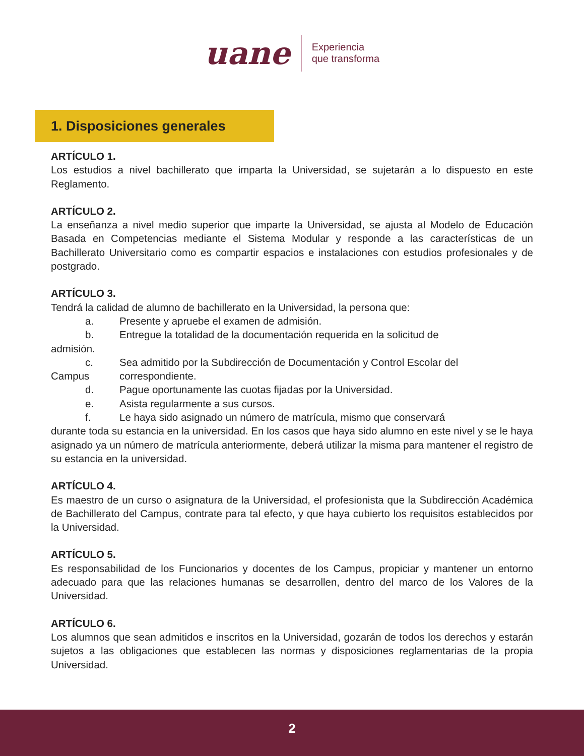uane
Experiencia
que transforma
1. Disposiciones generales
ARTÍCULO 1.
Los estudios a nivel bachillerato que imparta la Universidad, se sujetarán a lo dispuesto en este Reglamento.
ARTÍCULO 2.
La enseñanza a nivel medio superior que imparte la Universidad, se ajusta al Modelo de Educación Basada en Competencias mediante el Sistema Modular y responde a las características de un Bachillerato Universitario como es compartir espacios e instalaciones con estudios profesionales y de postgrado.
ARTÍCULO 3.
Tendrá la calidad de alumno de bachillerato en la Universidad, la persona que:
a. Presente y apruebe el examen de admisión.
b. Entregue la totalidad de la documentación requerida en la solicitud de
admisión.
c. Sea admitido por la Subdirección de Documentación y Control Escolar del
Campus correspondiente.
d. Pague oportunamente las cuotas fijadas por la Universidad.
e. Asista regularmente a sus cursos.
f. Le haya sido asignado un número de matrícula, mismo que conservará
durante toda su estancia en la universidad. En los casos que haya sido alumno en este nivel y se le haya asignado ya un número de matrícula anteriormente, deberá utilizar la misma para mantener el registro de su estancia en la universidad.
ARTÍCULO 4.
Es maestro de un curso o asignatura de la Universidad, el profesionista que la Subdirección Académica de Bachillerato del Campus, contrate para tal efecto, y que haya cubierto los requisitos establecidos por la Universidad.
ARTÍCULO 5.
Es responsabilidad de los Funcionarios y docentes de los Campus, propiciar y mantener un entorno adecuado para que las relaciones humanas se desarrollen, dentro del marco de los Valores de la Universidad.
ARTÍCULO 6.
Los alumnos que sean admitidos e inscritos en la Universidad, gozarán de todos los derechos y estarán sujetos a las obligaciones que establecen las normas y disposiciones reglamentarias de la propia Universidad.
2